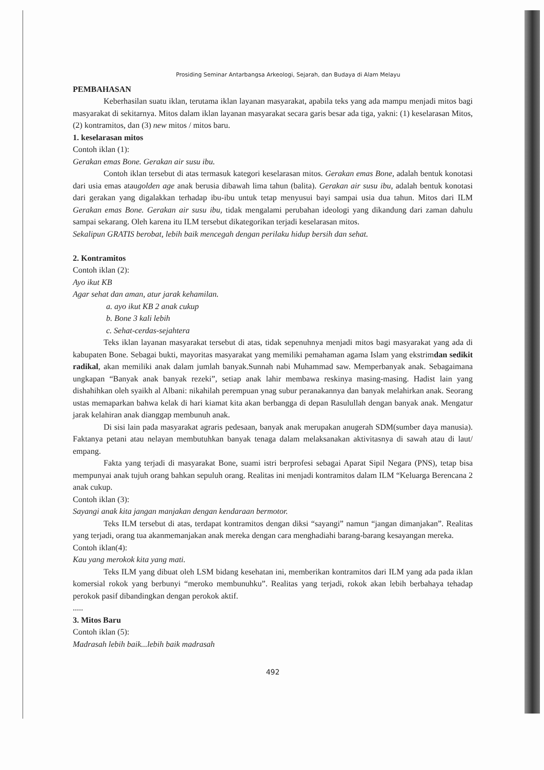Prosiding Seminar Antarbangsa Arkeologi, Sejarah, dan Budaya di Alam Melayu
PEMBAHASAN
Keberhasilan suatu iklan, terutama iklan layanan masyarakat, apabila teks yang ada mampu menjadi mitos bagi masyarakat di sekitarnya. Mitos dalam iklan layanan masyarakat secara garis besar ada tiga, yakni: (1) keselarasan Mitos, (2) kontramitos, dan (3) new mitos / mitos baru.
1. keselarasan mitos
Contoh iklan (1):
Gerakan emas Bone. Gerakan air susu ibu.
Contoh iklan tersebut di atas termasuk kategori keselarasan mitos. Gerakan emas Bone, adalah bentuk konotasi dari usia emas ataugolden age anak berusia dibawah lima tahun (balita). Gerakan air susu ibu, adalah bentuk konotasi dari gerakan yang digalakkan terhadap ibu-ibu untuk tetap menyusui bayi sampai usia dua tahun. Mitos dari ILM Gerakan emas Bone. Gerakan air susu ibu, tidak mengalami perubahan ideologi yang dikandung dari zaman dahulu sampai sekarang. Oleh karena itu ILM tersebut dikategorikan terjadi keselarasan mitos.
Sekalipun GRATIS berobat, lebih baik mencegah dengan perilaku hidup bersih dan sehat.
2. Kontramitos
Contoh iklan (2):
Ayo ikut KB
Agar sehat dan aman, atur jarak kehamilan.
a. ayo ikut KB 2 anak cukup
b. Bone 3 kali lebih
c. Sehat-cerdas-sejahtera
Teks iklan layanan masyarakat tersebut di atas, tidak sepenuhnya menjadi mitos bagi masyarakat yang ada di kabupaten Bone. Sebagai bukti, mayoritas masyarakat yang memiliki pemahaman agama Islam yang ekstrimdan sedikit radikal, akan memiliki anak dalam jumlah banyak.Sunnah nabi Muhammad saw. Memperbanyak anak. Sebagaimana ungkapan “Banyak anak banyak rezeki”, setiap anak lahir membawa reskinya masing-masing. Hadist lain yang dishahihkan oleh syaikh al Albani: nikahilah perempuan ynag subur peranakannya dan banyak melahirkan anak. Seorang ustas memaparkan bahwa kelak di hari kiamat kita akan berbangga di depan Rasulullah dengan banyak anak. Mengatur jarak kelahiran anak dianggap membunuh anak.
Di sisi lain pada masyarakat agraris pedesaan, banyak anak merupakan anugerah SDM(sumber daya manusia). Faktanya petani atau nelayan membutuhkan banyak tenaga dalam melaksanakan aktivitasnya di sawah atau di laut/ empang.
Fakta yang terjadi di masyarakat Bone, suami istri berprofesi sebagai Aparat Sipil Negara (PNS), tetap bisa mempunyai anak tujuh orang bahkan sepuluh orang. Realitas ini menjadi kontramitos dalam ILM “Keluarga Berencana 2 anak cukup.
Contoh iklan (3):
Sayangi anak kita jangan manjakan dengan kendaraan bermotor.
Teks ILM tersebut di atas, terdapat kontramitos dengan diksi “sayangi” namun “jangan dimanjakan”. Realitas yang terjadi, orang tua akanmemanjakan anak mereka dengan cara menghadiahi barang-barang kesayangan mereka.
Contoh iklan(4):
Kau yang merokok kita yang mati.
Teks ILM yang dibuat oleh LSM bidang kesehatan ini, memberikan kontramitos dari ILM yang ada pada iklan komersial rokok yang berbunyi “meroko membunuhku”. Realitas yang terjadi, rokok akan lebih berbahaya tehadap perokok pasif dibandingkan dengan perokok aktif.
.....
3. Mitos Baru
Contoh iklan (5):
Madrasah lebih baik...lebih baik madrasah
492